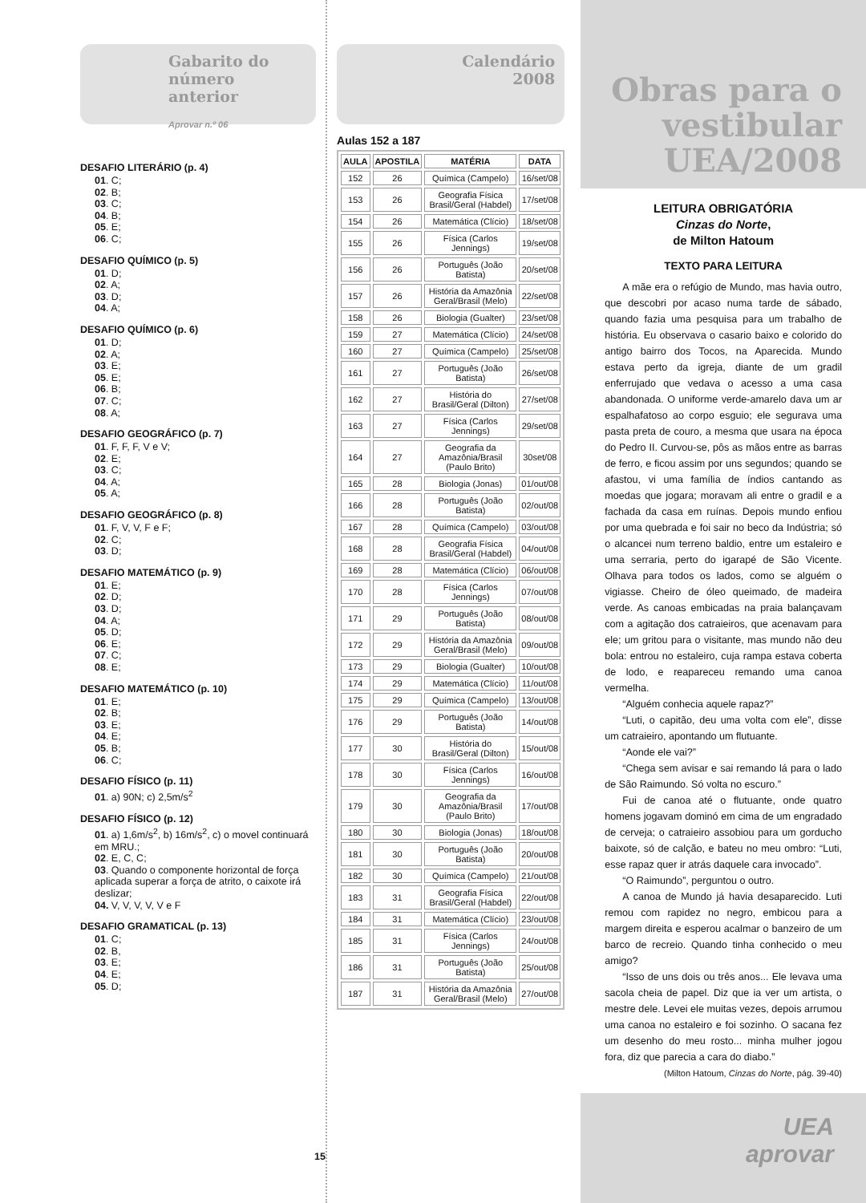Gabarito do número anterior
Aprovar n.º 06
DESAFIO LITERÁRIO (p. 4)
01. C;
02. B;
03. C;
04. B;
05. E;
06. C;
DESAFIO QUÍMICO (p. 5)
01. D;
02. A;
03. D;
04. A;
DESAFIO QUÍMICO (p. 6)
01. D;
02. A;
03. E;
05. E;
06. B;
07. C;
08. A;
DESAFIO GEOGRÁFICO (p. 7)
01. F, F, F, V e V;
02. E;
03. C;
04. A;
05. A;
DESAFIO GEOGRÁFICO (p. 8)
01. F, V, V, F e F;
02. C;
03. D;
DESAFIO MATEMÁTICO (p. 9)
01. E;
02. D;
03. D;
04. A;
05. D;
06. E;
07. C;
08. E;
DESAFIO MATEMÁTICO (p. 10)
01. E;
02. B;
03. E;
04. E;
05. B;
06. C;
DESAFIO FÍSICO (p. 11)
01. a) 90N; c) 2,5m/s<sup>2</sup>
DESAFIO FÍSICO (p. 12)
01. a) 1,6m/s<sup>2</sup>, b) 16m/s<sup>2</sup>, c) o movel continuará em MRU.;
02. E, C, C;
03. Quando o componente horizontal de força aplicada superar a força de atrito, o caixote irá deslizar;
04. V, V, V, V, V e F
DESAFIO GRAMATICAL (p. 13)
01. C;
02. B,
03. E;
04. E;
05. D;
Calendário 2008
Aulas 152 a 187
| AULA | APOSTILA | MATÉRIA | DATA |
| --- | --- | --- | --- |
| 152 | 26 | Química (Campelo) | 16/set/08 |
| 153 | 26 | Geografia Física Brasil/Geral (Habdel) | 17/set/08 |
| 154 | 26 | Matemática (Clício) | 18/set/08 |
| 155 | 26 | Física (Carlos Jennings) | 19/set/08 |
| 156 | 26 | Português (João Batista) | 20/set/08 |
| 157 | 26 | História da Amazônia Geral/Brasil (Melo) | 22/set/08 |
| 158 | 26 | Biologia (Gualter) | 23/set/08 |
| 159 | 27 | Matemática (Clício) | 24/set/08 |
| 160 | 27 | Química (Campelo) | 25/set/08 |
| 161 | 27 | Português (João Batista) | 26/set/08 |
| 162 | 27 | História do Brasil/Geral (Dilton) | 27/set/08 |
| 163 | 27 | Física (Carlos Jennings) | 29/set/08 |
| 164 | 27 | Geografia da Amazônia/Brasil (Paulo Brito) | 30set/08 |
| 165 | 28 | Biologia (Jonas) | 01/out/08 |
| 166 | 28 | Português (João Batista) | 02/out/08 |
| 167 | 28 | Química (Campelo) | 03/out/08 |
| 168 | 28 | Geografia Física Brasil/Geral (Habdel) | 04/out/08 |
| 169 | 28 | Matemática (Clício) | 06/out/08 |
| 170 | 28 | Física (Carlos Jennings) | 07/out/08 |
| 171 | 29 | Português (João Batista) | 08/out/08 |
| 172 | 29 | História da Amazônia Geral/Brasil (Melo) | 09/out/08 |
| 173 | 29 | Biologia (Gualter) | 10/out/08 |
| 174 | 29 | Matemática (Clício) | 11/out/08 |
| 175 | 29 | Química (Campelo) | 13/out/08 |
| 176 | 29 | Português (João Batista) | 14/out/08 |
| 177 | 30 | História do Brasil/Geral (Dilton) | 15/out/08 |
| 178 | 30 | Física (Carlos Jennings) | 16/out/08 |
| 179 | 30 | Geografia da Amazônia/Brasil (Paulo Brito) | 17/out/08 |
| 180 | 30 | Biologia (Jonas) | 18/out/08 |
| 181 | 30 | Português (João Batista) | 20/out/08 |
| 182 | 30 | Química (Campelo) | 21/out/08 |
| 183 | 31 | Geografia Física Brasil/Geral (Habdel) | 22/out/08 |
| 184 | 31 | Matemática (Clício) | 23/out/08 |
| 185 | 31 | Física (Carlos Jennings) | 24/out/08 |
| 186 | 31 | Português (João Batista) | 25/out/08 |
| 187 | 31 | História da Amazônia Geral/Brasil (Melo) | 27/out/08 |
Obras para o vestibular UEA/2008
LEITURA OBRIGATÓRIA
Cinzas do Norte,
de Milton Hatoum
TEXTO PARA LEITURA
A mãe era o refúgio de Mundo, mas havia outro, que descobri por acaso numa tarde de sábado, quando fazia uma pesquisa para um trabalho de história. Eu observava o casario baixo e colorido do antigo bairro dos Tocos, na Aparecida. Mundo estava perto da igreja, diante de um gradil enferrujado que vedava o acesso a uma casa abandonada. O uniforme verde-amarelo dava um ar espalhafatoso ao corpo esguio; ele segurava uma pasta preta de couro, a mesma que usara na época do Pedro II. Curvou-se, pôs as mãos entre as barras de ferro, e ficou assim por uns segundos; quando se afastou, vi uma família de índios cantando as moedas que jogara; moravam ali entre o gradil e a fachada da casa em ruínas. Depois mundo enfiou por uma quebrada e foi sair no beco da Indústria; só o alcancei num terreno baldio, entre um estaleiro e uma serraria, perto do igarapé de São Vicente. Olhava para todos os lados, como se alguém o vigiasse. Cheiro de óleo queimado, de madeira verde. As canoas embicadas na praia balançavam com a agitação dos catraieiros, que acenavam para ele; um gritou para o visitante, mas mundo não deu bola: entrou no estaleiro, cuja rampa estava coberta de lodo, e reapareceu remando uma canoa vermelha.
“Alguém conhecia aquele rapaz?”
“Luti, o capitão, deu uma volta com ele”, disse um catraieiro, apontando um flutuante.
“Aonde ele vai?”
“Chega sem avisar e sai remando lá para o lado de São Raimundo. Só volta no escuro.”
Fui de canoa até o flutuante, onde quatro homens jogavam dominó em cima de um engradado de cerveja; o catraieiro assobiou para um gorducho baixote, só de calção, e bateu no meu ombro: “Luti, esse rapaz quer ir atrás daquele cara invocado”.
“O Raimundo”, perguntou o outro.
A canoa de Mundo já havia desaparecido. Luti remou com rapidez no negro, embicou para a margem direita e esperou acalmar o banzeiro de um barco de recreio. Quando tinha conhecido o meu amigo?
“Isso de uns dois ou três anos... Ele levava uma sacola cheia de papel. Diz que ia ver um artista, o mestre dele. Levei ele muitas vezes, depois arrumou uma canoa no estaleiro e foi sozinho. O sacana fez um desenho do meu rosto... minha mulher jogou fora, diz que parecia a cara do diabo.”
(Milton Hatoum, Cinzas do Norte, pág. 39-40)
UEA
aprovar
15